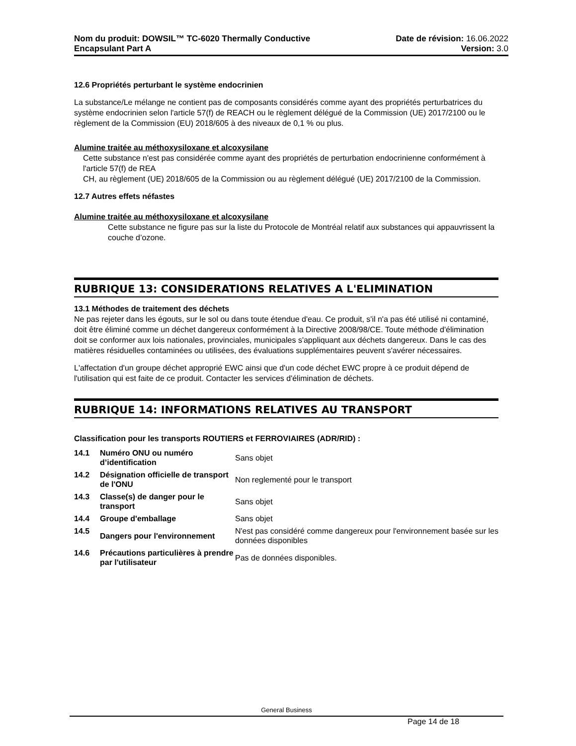Nom du produit: DOWSIL™ TC-6020 Thermally Conductive
Encapsulant Part A
Date de révision: 16.06.2022
Version: 3.0
12.6 Propriétés perturbant le système endocrinien
La substance/Le mélange ne contient pas de composants considérés comme ayant des propriétés perturbatrices du système endocrinien selon l'article 57(f) de REACH ou le règlement délégué de la Commission (UE) 2017/2100 ou le règlement de la Commission (EU) 2018/605 à des niveaux de 0,1 % ou plus.
Alumine traitée au méthoxysiloxane et alcoxysilane
Cette substance n'est pas considérée comme ayant des propriétés de perturbation endocrinienne conformément à l'article 57(f) de REA
CH, au règlement (UE) 2018/605 de la Commission ou au règlement délégué (UE) 2017/2100 de la Commission.
12.7 Autres effets néfastes
Alumine traitée au méthoxysiloxane et alcoxysilane
Cette substance ne figure pas sur la liste du Protocole de Montréal relatif aux substances qui appauvrissent la couche d’ozone.
RUBRIQUE 13: CONSIDERATIONS RELATIVES A L'ELIMINATION
13.1 Méthodes de traitement des déchets
Ne pas rejeter dans les égouts, sur le sol ou dans toute étendue d'eau. Ce produit, s'il n'a pas été utilisé ni contaminé, doit être éliminé comme un déchet dangereux conformément à la Directive 2008/98/CE. Toute méthode d'élimination doit se conformer aux lois nationales, provinciales, municipales s'appliquant aux déchets dangereux. Dans le cas des matières résiduelles contaminées ou utilisées, des évaluations supplémentaires peuvent s'avérer nécessaires.
L'affectation d'un groupe déchet approprié EWC ainsi que d'un code déchet EWC propre à ce produit dépend de l'utilisation qui est faite de ce produit. Contacter les services d'élimination de déchets.
RUBRIQUE 14: INFORMATIONS RELATIVES AU TRANSPORT
Classification pour les transports ROUTIERS et FERROVIAIRES (ADR/RID) :
| 14.1 | Numéro ONU ou numéro d’identification | Sans objet |
| 14.2 | Désignation officielle de transport de l'ONU | Non reglementé pour le transport |
| 14.3 | Classe(s) de danger pour le transport | Sans objet |
| 14.4 | Groupe d'emballage | Sans objet |
| 14.5 | Dangers pour l'environnement | N'est pas considéré comme dangereux pour l'environnement basée sur les données disponibles |
| 14.6 | Précautions particulières à prendre par l'utilisateur | Pas de données disponibles. |
General Business
Page 14 de 18